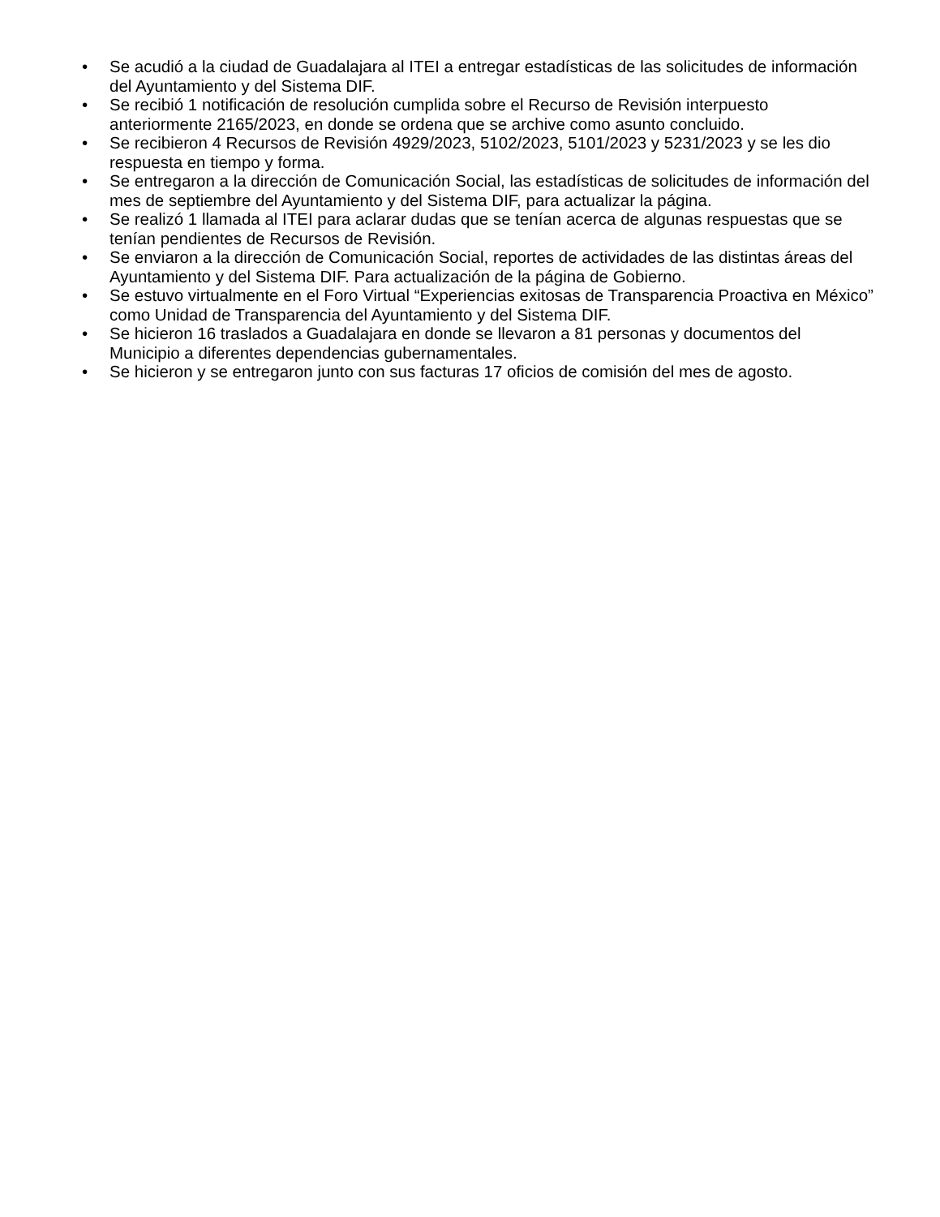• Se acudió a la ciudad de Guadalajara al ITEI a entregar estadísticas de las solicitudes de información del Ayuntamiento y del Sistema DIF.
• Se recibió 1 notificación de resolución cumplida sobre el Recurso de Revisión interpuesto anteriormente 2165/2023, en donde se ordena que se archive como asunto concluido.
• Se recibieron 4 Recursos de Revisión 4929/2023, 5102/2023, 5101/2023 y 5231/2023 y se les dio respuesta en tiempo y forma.
• Se entregaron a la dirección de Comunicación Social, las estadísticas de solicitudes de información del mes de septiembre del Ayuntamiento y del Sistema DIF, para actualizar la página.
• Se realizó 1 llamada al ITEI para aclarar dudas que se tenían acerca de algunas respuestas que se tenían pendientes de Recursos de Revisión.
• Se enviaron a la dirección de Comunicación Social, reportes de actividades de las distintas áreas del Ayuntamiento y del Sistema DIF. Para actualización de la página de Gobierno.
• Se estuvo virtualmente en el Foro Virtual “Experiencias exitosas de Transparencia Proactiva en México” como Unidad de Transparencia del Ayuntamiento y del Sistema DIF.
• Se hicieron 16 traslados a Guadalajara en donde se llevaron a 81 personas y documentos del Municipio a diferentes dependencias gubernamentales.
• Se hicieron y se entregaron junto con sus facturas 17 oficios de comisión del mes de agosto.